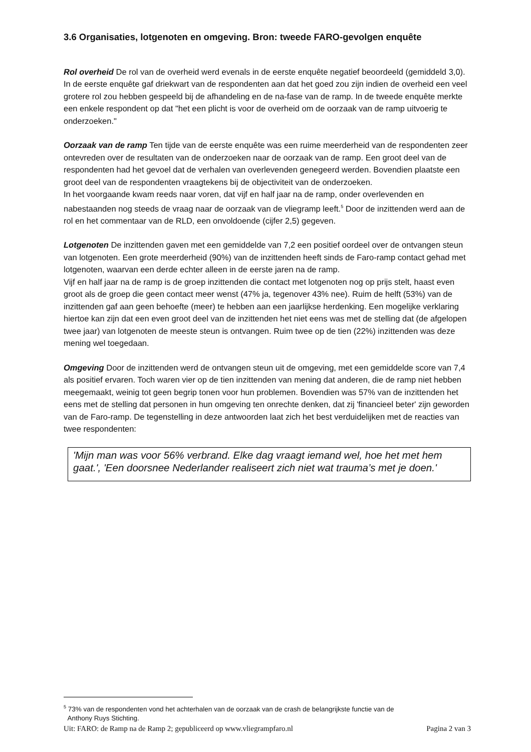3.6 Organisaties, lotgenoten en omgeving. Bron: tweede FARO-gevolgen enquête
Rol overheid De rol van de overheid werd evenals in de eerste enquête negatief beoordeeld (gemiddeld 3,0). In de eerste enquête gaf driekwart van de respondenten aan dat het goed zou zijn indien de overheid een veel grotere rol zou hebben gespeeld bij de afhandeling en de na-fase van de ramp. In de tweede enquête merkte een enkele respondent op dat "het een plicht is voor de overheid om de oorzaak van de ramp uitvoerig te onderzoeken."
Oorzaak van de ramp Ten tijde van de eerste enquête was een ruime meerderheid van de respondenten zeer ontevreden over de resultaten van de onderzoeken naar de oorzaak van de ramp. Een groot deel van de respondenten had het gevoel dat de verhalen van overlevenden genegeerd werden. Bovendien plaatste een groot deel van de respondenten vraagtekens bij de objectiviteit van de onderzoeken.
In het voorgaande kwam reeds naar voren, dat vijf en half jaar na de ramp, onder overlevenden en nabestaanden nog steeds de vraag naar de oorzaak van de vliegramp leeft.<sup>5</sup> Door de inzittenden werd aan de rol en het commentaar van de RLD, een onvoldoende (cijfer 2,5) gegeven.
Lotgenoten De inzittenden gaven met een gemiddelde van 7,2 een positief oordeel over de ontvangen steun van lotgenoten. Een grote meerderheid (90%) van de inzittenden heeft sinds de Faro-ramp contact gehad met lotgenoten, waarvan een derde echter alleen in de eerste jaren na de ramp.
Vijf en half jaar na de ramp is de groep inzittenden die contact met lotgenoten nog op prijs stelt, haast even groot als de groep die geen contact meer wenst (47% ja, tegenover 43% nee). Ruim de helft (53%) van de inzittenden gaf aan geen behoefte (meer) te hebben aan een jaarlijkse herdenking. Een mogelijke verklaring hiertoe kan zijn dat een even groot deel van de inzittenden het niet eens was met de stelling dat (de afgelopen twee jaar) van lotgenoten de meeste steun is ontvangen. Ruim twee op de tien (22%) inzittenden was deze mening wel toegedaan.
Omgeving Door de inzittenden werd de ontvangen steun uit de omgeving, met een gemiddelde score van 7,4 als positief ervaren. Toch waren vier op de tien inzittenden van mening dat anderen, die de ramp niet hebben meegemaakt, weinig tot geen begrip tonen voor hun problemen. Bovendien was 57% van de inzittenden het eens met de stelling dat personen in hun omgeving ten onrechte denken, dat zij 'financieel beter' zijn geworden van de Faro-ramp. De tegenstelling in deze antwoorden laat zich het best verduidelijken met de reacties van twee respondenten:
'Mijn man was voor 56% verbrand. Elke dag vraagt iemand wel, hoe het met hem gaat.', 'Een doorsnee Nederlander realiseert zich niet wat trauma’s met je doen.'
<sup>5</sup> 73% van de respondenten vond het achterhalen van de oorzaak van de crash de belangrijkste functie van de
Anthony Ruys Stichting.
Uit: FARO: de Ramp na de Ramp 2; gepubliceerd op www.vliegrampfaro.nl Pagina 2 van 3